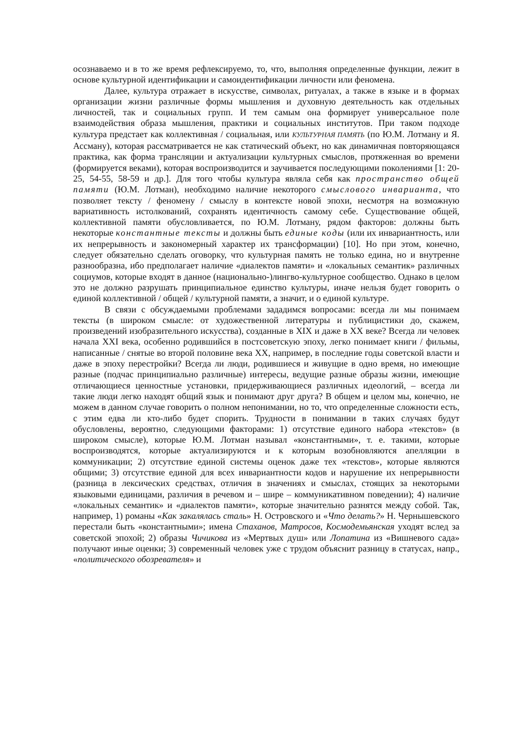осознаваемо и в то же время рефлексируемо, то, что, выполняя определенные функции, лежит в основе культурной идентификации и самоидентификации личности или феномена.
Далее, культура отражает в искусстве, символах, ритуалах, а также в языке и в формах организации жизни различные формы мышления и духовную деятельность как отдельных личностей, так и социальных групп. И тем самым она формирует универсальное поле взаимодействия образа мышления, практики и социальных институтов. При таком подходе культура предстает как коллективная / социальная, или КУЛЬТУРНАЯ ПАМЯТЬ (по Ю.М. Лотману и Я. Ассману), которая рассматривается не как статический объект, но как динамичная повторяющаяся практика, как форма трансляции и актуализации культурных смыслов, протяженная во времени (формируется веками), которая воспроизводится и заучивается последующими поколениями [1: 20-25, 54-55, 58-59 и др.]. Для того чтобы культура являла себя как пространство общей памяти (Ю.М. Лотман), необходимо наличие некоторого смыслового инварианта, что позволяет тексту / феномену / смыслу в контексте новой эпохи, несмотря на возможную вариативность истолкований, сохранять идентичность самому себе. Существование общей, коллективной памяти обусловливается, по Ю.М. Лотману, рядом факторов: должны быть некоторые константные тексты и должны быть единые коды (или их инвариантность, или их непрерывность и закономерный характер их трансформации) [10]. Но при этом, конечно, следует обязательно сделать оговорку, что культурная память не только едина, но и внутренне разнообразна, ибо предполагает наличие «диалектов памяти» и «локальных семантик» различных социумов, которые входят в данное (национально-)лингво-культурное сообщество. Однако в целом это не должно разрушать принципиальное единство культуры, иначе нельзя будет говорить о единой коллективной / общей / культурной памяти, а значит, и о единой культуре.
В связи с обсуждаемыми проблемами зададимся вопросами: всегда ли мы понимаем тексты (в широком смысле: от художественной литературы и публицистики до, скажем, произведений изобразительного искусства), созданные в XIX и даже в XX веке? Всегда ли человек начала XXI века, особенно родившийся в постсоветскую эпоху, легко понимает книги / фильмы, написанные / снятые во второй половине века XX, например, в последние годы советской власти и даже в эпоху перестройки? Всегда ли люди, родившиеся и живущие в одно время, но имеющие разные (подчас принципиально различные) интересы, ведущие разные образы жизни, имеющие отличающиеся ценностные установки, придерживающиеся различных идеологий, – всегда ли такие люди легко находят общий язык и понимают друг друга? В общем и целом мы, конечно, не можем в данном случае говорить о полном непонимании, но то, что определенные сложности есть, с этим едва ли кто-либо будет спорить. Трудности в понимании в таких случаях будут обусловлены, вероятно, следующими факторами: 1) отсутствие единого набора «текстов» (в широком смысле), которые Ю.М. Лотман называл «константными», т. е. такими, которые воспроизводятся, которые актуализируются и к которым возобновляются апелляции в коммуникации; 2) отсутствие единой системы оценок даже тех «текстов», которые являются общими; 3) отсутствие единой для всех инвариантности кодов и нарушение их непрерывности (разница в лексических средствах, отличия в значениях и смыслах, стоящих за некоторыми языковыми единицами, различия в речевом и – шире – коммуникативном поведении); 4) наличие «локальных семантик» и «диалектов памяти», которые значительно разнятся между собой. Так, например, 1) романы «Как закалялась сталь» Н. Островского и «Что делать?» Н. Чернышевского перестали быть «константными»; имена Стаханов, Матросов, Космодемьянская уходят вслед за советской эпохой; 2) образы Чичикова из «Мертвых душ» или Лопатина из «Вишневого сада» получают иные оценки; 3) современный человек уже с трудом объяснит разницу в статусах, напр., «политического обозревателя» и